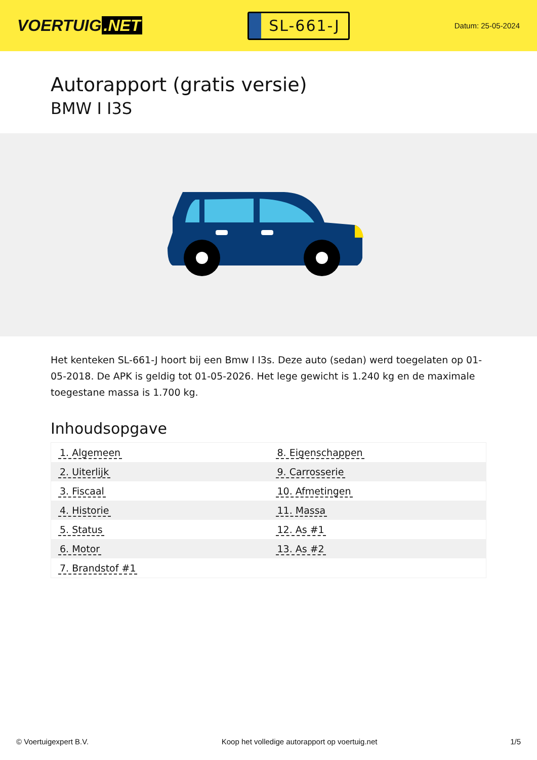VOERTUIG.NET
SL-661-J
Datum: 25-05-2024
Autorapport (gratis versie)
BMW I I3S
Het kenteken SL-661-J hoort bij een Bmw I I3s. Deze auto (sedan) werd toegelaten op 01-05-2018. De APK is geldig tot 01-05-2026. Het lege gewicht is 1.240 kg en de maximale toegestane massa is 1.700 kg.
Inhoudsopgave
| 1. Algemeen | 8. Eigenschappen |
| 2. Uiterlijk | 9. Carrosserie |
| 3. Fiscaal | 10. Afmetingen |
| 4. Historie | 11. Massa |
| 5. Status | 12. As #1 |
| 6. Motor | 13. As #2 |
| 7. Brandstof #1 | |
© Voertuigexpert B.V. Koop het volledige autorapport op voertuig.net 1/5